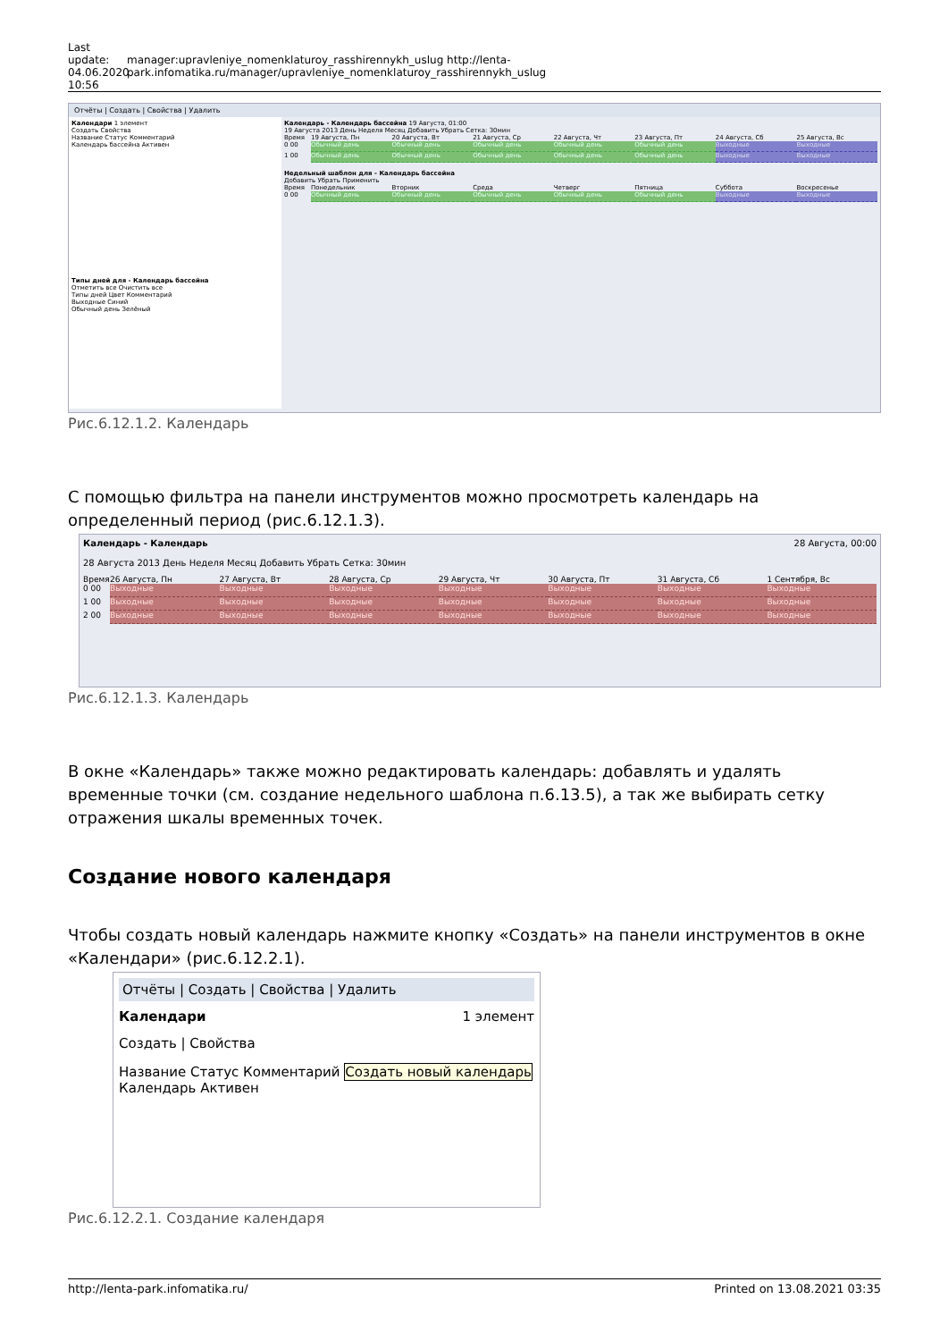Last update: 04.06.2020 10:56
manager:upravleniye_nomenklaturoy_rasshirennykh_uslug http://lenta-park.infomatika.ru/manager/upravleniye_nomenklaturoy_rasshirennykh_uslug
Отчёты | Создать | Свойства | Удалить
Календари 1 элемент
Создать Свойства
Название Статус Комментарий
Календарь бассейна Активен
Типы дней для - Календарь бассейна
Отметить все Очистить все
Типы дней Цвет Комментарий
Выходные Синий
Обычный день Зелёный
Календарь - Календарь бассейна 19 Августа, 01:00
19 Августа 2013 День Неделя Месяц Добавить Убрать Сетка: 30мин
Время
19 Августа, Пн
20 Августа, Вт
21 Августа, Ср
22 Августа, Чт
23 Августа, Пт
24 Августа, Сб
25 Августа, Вс
0 00
Обычный день
Обычный день
Обычный день
Обычный день
Обычный день
Выходные
Выходные
1 00
Обычный день
Обычный день
Обычный день
Обычный день
Обычный день
Выходные
Выходные
Недельный шаблон для - Календарь бассейна
Добавить Убрать Применить
Время
Понедельник
Вторник
Среда
Четверг
Пятница
Суббота
Воскресенье
0 00
Обычный день
Обычный день
Обычный день
Обычный день
Обычный день
Выходные
Выходные
Рис.6.12.1.2. Календарь
С помощью фильтра на панели инструментов можно просмотреть календарь на определенный период (рис.6.12.1.3).
Календарь - Календарь 28 Августа, 00:00
28 Августа 2013 День Неделя Месяц Добавить Убрать Сетка: 30мин
Время
26 Августа, Пн
27 Августа, Вт
28 Августа, Ср
29 Августа, Чт
30 Августа, Пт
31 Августа, Сб
1 Сентября, Вс
0 00
Выходные
Выходные
Выходные
Выходные
Выходные
Выходные
Выходные
1 00
Выходные
Выходные
Выходные
Выходные
Выходные
Выходные
Выходные
2 00
Выходные
Выходные
Выходные
Выходные
Выходные
Выходные
Выходные
Рис.6.12.1.3. Календарь
В окне «Календарь» также можно редактировать календарь: добавлять и удалять временные точки (см. создание недельного шаблона п.6.13.5), а так же выбирать сетку отражения шкалы временных точек.
Создание нового календаря
Чтобы создать новый календарь нажмите кнопку «Создать» на панели инструментов в окне «Календари» (рис.6.12.2.1).
Отчёты | Создать | Свойства | Удалить
Календари 1 элемент
Создать | Свойства
Название Статус Комментарий Создать новый календарь
Календарь Активен
Рис.6.12.2.1. Создание календаря
http://lenta-park.infomatika.ru/ Printed on 13.08.2021 03:35